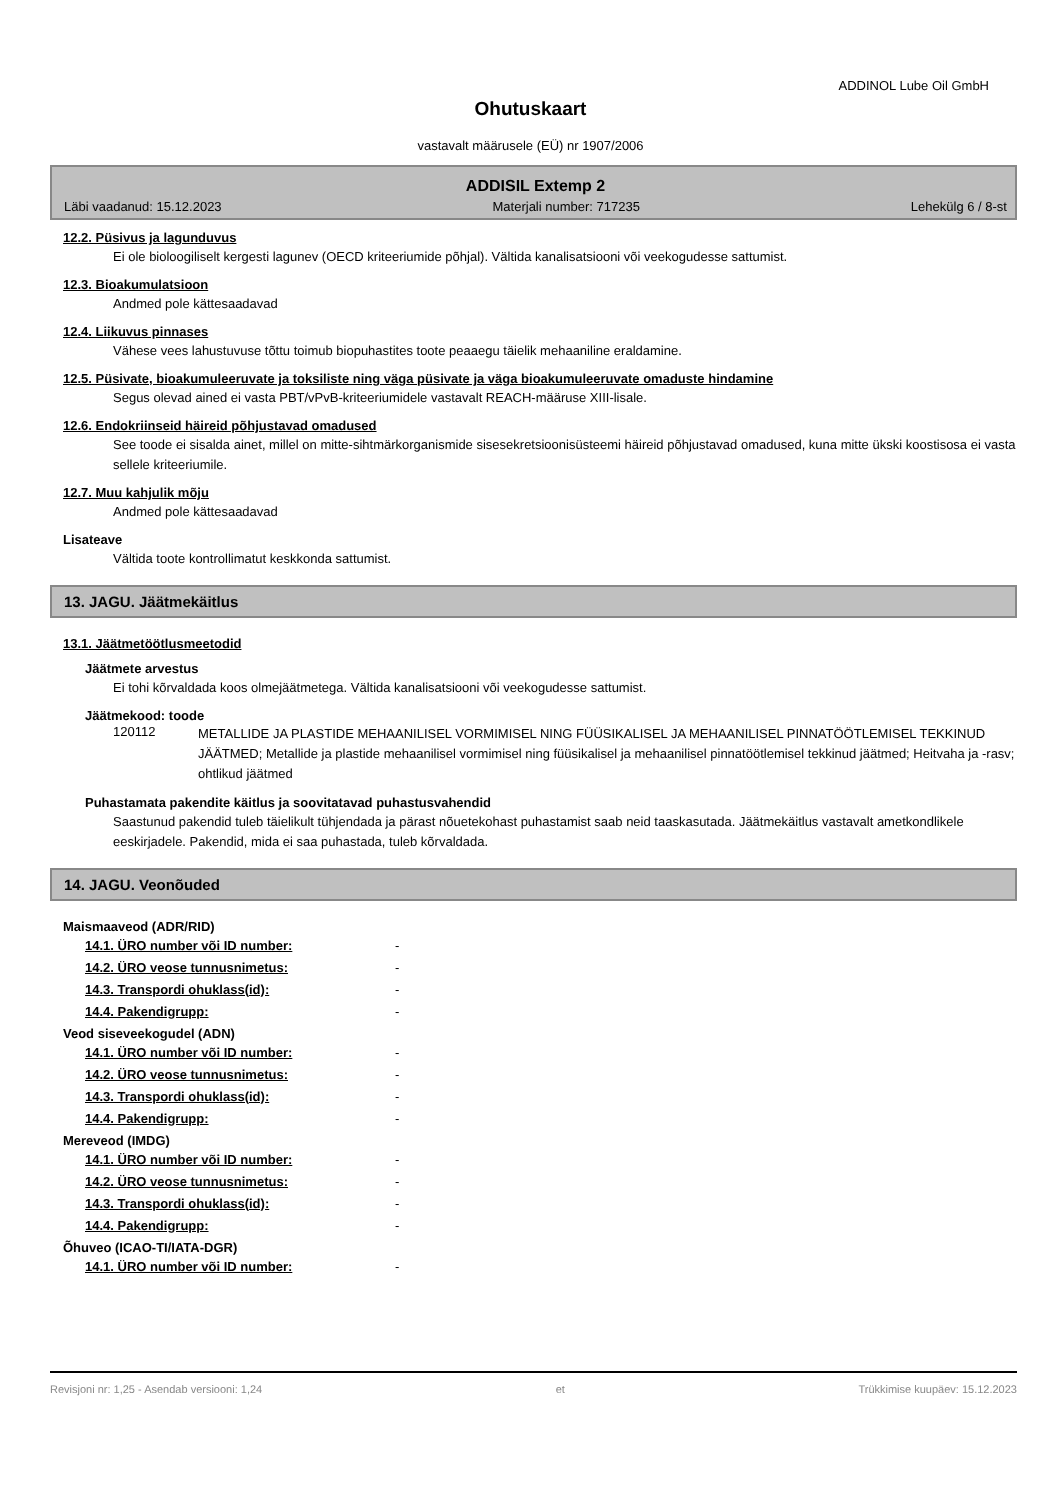ADDINOL Lube Oil GmbH
Ohutuskaart
vastavalt määrusele (EÜ) nr 1907/2006
ADDISIL Extemp 2
Läbi vaadanud: 15.12.2023 Materjali number: 717235 Lehekülg 6 / 8-st
12.2. Püsivus ja lagunduvus
Ei ole bioloogiliselt kergesti lagunev (OECD kriteeriumide põhjal). Vältida kanalisatsiooni või veekogudesse sattumist.
12.3. Bioakumulatsioon
Andmed pole kättesaadavad
12.4. Liikuvus pinnases
Vähese vees lahustuvuse tõttu toimub biopuhastites toote peaaegu täielik mehaaniline eraldamine.
12.5. Püsivate, bioakumuleeruvate ja toksiliste ning väga püsivate ja väga bioakumuleeruvate omaduste hindamine
Segus olevad ained ei vasta PBT/vPvB-kriteeriumidele vastavalt REACH-määruse XIII-lisale.
12.6. Endokriinseid häireid põhjustavad omadused
See toode ei sisalda ainet, millel on mitte-sihtmärkorganismide sisesekretsioonisüsteemi häireid põhjustavad omadused, kuna mitte ükski koostisosa ei vasta sellele kriteeriumile.
12.7. Muu kahjulik mõju
Andmed pole kättesaadavad
Lisateave
Vältida toote kontrollimatut keskkonda sattumist.
13. JAGU. Jäätmekäitlus
13.1. Jäätmetöötlusmeetodid
Jäätmete arvestus
Ei tohi kõrvaldada koos olmejäätmetega. Vältida kanalisatsiooni või veekogudesse sattumist.
Jäätmekood: toode
| 120112 | METALLIDE JA PLASTIDE MEHAANILISEL VORMIMISEL NING FÜÜSIKALISEL JA MEHAANILISEL PINNATÖÖTLEMISEL TEKKINUD JÄÄTMED; Metallide ja plastide mehaanilisel vormimisel ning füüsikalisel ja mehaanilisel pinnatöötlemisel tekkinud jäätmed; Heitvaha ja -rasv; ohtlikud jäätmed |
Puhastamata pakendite käitlus ja soovitatavad puhastusvahendid
Saastunud pakendid tuleb täielikult tühjendada ja pärast nõuetekohast puhastamist saab neid taaskasutada. Jäätmekäitlus vastavalt ametkondlikele eeskirjadele. Pakendid, mida ei saa puhastada, tuleb kõrvaldada.
14. JAGU. Veonõuded
Maismaaveod (ADR/RID)
| 14.1. ÜRO number või ID number: | - |
| 14.2. ÜRO veose tunnusnimetus: | - |
| 14.3. Transpordi ohuklass(id): | - |
| 14.4. Pakendigrupp: | - |
Veod siseveekogudel (ADN)
| 14.1. ÜRO number või ID number: | - |
| 14.2. ÜRO veose tunnusnimetus: | - |
| 14.3. Transpordi ohuklass(id): | - |
| 14.4. Pakendigrupp: | - |
Mereveod (IMDG)
| 14.1. ÜRO number või ID number: | - |
| 14.2. ÜRO veose tunnusnimetus: | - |
| 14.3. Transpordi ohuklass(id): | - |
| 14.4. Pakendigrupp: | - |
Õhuveo (ICAO-TI/IATA-DGR)
| 14.1. ÜRO number või ID number: | - |
Revisjoni nr: 1,25 - Asendab versiooni: 1,24 et Trükkimise kuupäev: 15.12.2023